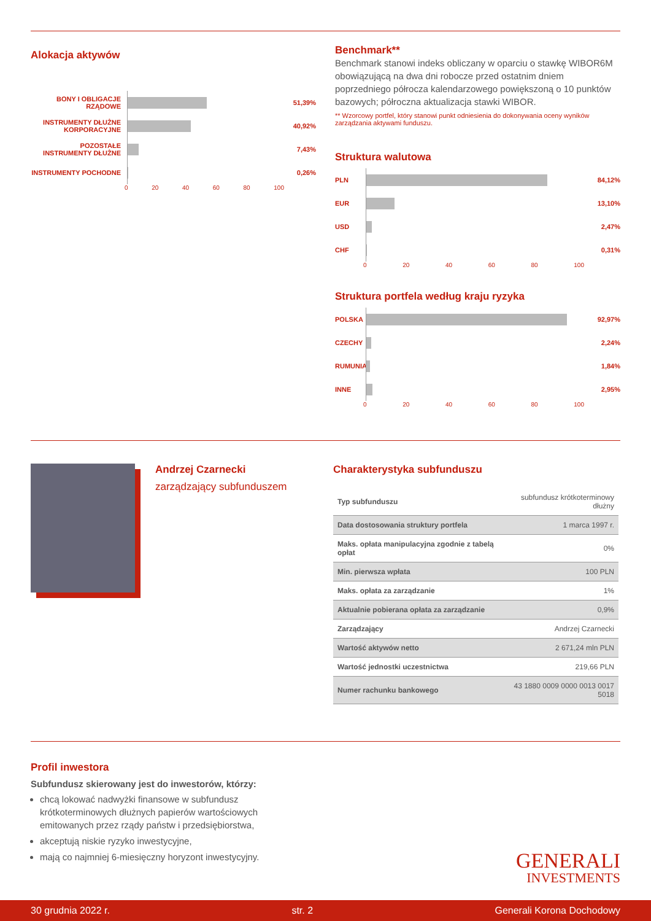Alokacja aktywów
BONY I OBLIGACJE RZĄDOWE
51,39%
INSTRUMENTY DŁUŻNE KORPORACYJNE
40,92%
POZOSTAŁE INSTRUMENTY DŁUŻNE
7,43%
INSTRUMENTY POCHODNE 0,26%
0 20 40 60 80 100
Benchmark**
Benchmark stanowi indeks obliczany w oparciu o stawkę WIBOR6M obowiązującą na dwa dni robocze przed ostatnim dniem poprzedniego półrocza kalendarzowego powiększoną o 10 punktów bazowych; półroczna aktualizacja stawki WIBOR.
** Wzorcowy portfel, który stanowi punkt odniesienia do dokonywania oceny wyników zarządzania aktywami funduszu.
Struktura walutowa
PLN 84,12%
EUR 13,10%
USD 2,47%
CHF 0,31%
0 20 40 60 80 100
Struktura portfela według kraju ryzyka
POLSKA 92,97%
CZECHY 2,24%
RUMUNIA 1,84%
INNE 2,95%
0 20 40 60 80 100
Andrzej Czarnecki
zarządzający subfunduszem
Charakterystyka subfunduszu
| Typ subfunduszu | subfundusz krótkoterminowy dłużny |
| Data dostosowania struktury portfela | 1 marca 1997 r. |
| Maks. opłata manipulacyjna zgodnie z tabelą opłat | 0% |
| Min. pierwsza wpłata | 100 PLN |
| Maks. opłata za zarządzanie | 1% |
| Aktualnie pobierana opłata za zarządzanie | 0,9% |
| Zarządzający | Andrzej Czarnecki |
| Wartość aktywów netto | 2 671,24 mln PLN |
| Wartość jednostki uczestnictwa | 219,66 PLN |
| Numer rachunku bankowego | 43 1880 0009 0000 0013 0017 5018 |
Profil inwestora
Subfundusz skierowany jest do inwestorów, którzy:
chcą lokować nadwyżki finansowe w subfundusz krótkoterminowych dłużnych papierów wartościowych emitowanych przez rządy państw i przedsiębiorstwa,
akceptują niskie ryzyko inwestycyjne,
mają co najmniej 6-miesięczny horyzont inwestycyjny.
GENERALI
INVESTMENTS
30 grudnia 2022 r. str. 2 Generali Korona Dochodowy